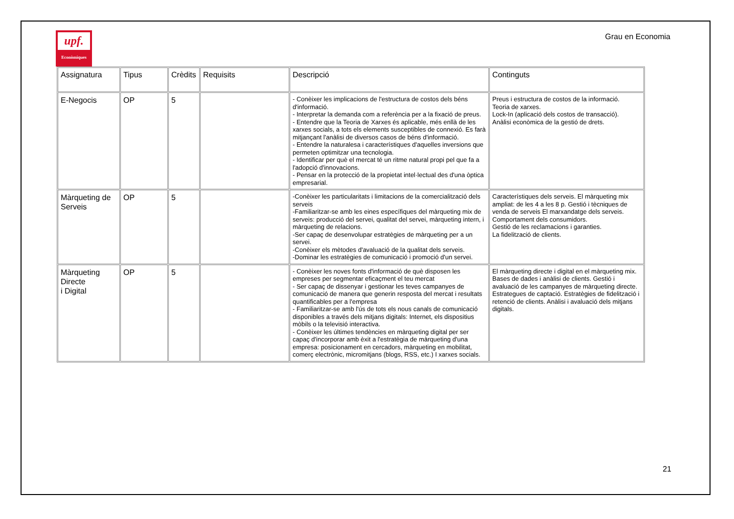upf.
Econòmiques
Grau en Economia
| Assignatura | Tipus | Crèdits | Requisits | Descripció | Continguts |
| --- | --- | --- | --- | --- | --- |
| E-Negocis | OP | 5 | | - Conèixer les implicacions de l'estructura de costos dels béns d'informació. - Interpretar la demanda com a referència per a la fixació de preus. - Entendre que la Teoria de Xarxes és aplicable, més enllà de les xarxes socials, a tots els elements susceptibles de connexió. Es farà mitjançant l'anàlisi de diversos casos de béns d'informació. - Entendre la naturalesa i característiques d'aquelles inversions que permeten optimitzar una tecnologia. - Identificar per què el mercat té un ritme natural propi pel que fa a l'adopció d'innovacions. - Pensar en la protecció de la propietat intel·lectual des d'una òptica empresarial. | Preus i estructura de costos de la informació. Teoria de xarxes. Lock-In (aplicació dels costos de transacció). Anàlisi econòmica de la gestió de drets. |
| Màrqueting de Serveis | OP | 5 | | -Conèixer les particularitats i limitacions de la comercialització dels serveis -Familiaritzar-se amb les eines específiques del màrqueting mix de serveis: producció del servei, qualitat del servei, màrqueting intern, i màrqueting de relacions. -Ser capaç de desenvolupar estratègies de màrqueting per a un servei. -Conèixer els mètodes d'avaluació de la qualitat dels serveis. -Dominar les estratègies de comunicació i promoció d'un servei. | Característiques dels serveis. El màrqueting mix ampliat: de les 4 a les 8 p. Gestió i tècniques de venda de serveis El marxandatge dels serveis. Comportament dels consumidors. Gestió de les reclamacions i garanties. La fidelització de clients. |
| Màrqueting Directe i Digital | OP | 5 | | - Conèixer les noves fonts d'informació de què disposen les empreses per segmentar eficaçment el teu mercat - Ser capaç de dissenyar i gestionar les teves campanyes de comunicació de manera que generin resposta del mercat i resultats quantificables per a l'empresa - Familiaritzar-se amb l'ús de tots els nous canals de comunicació disponibles a través dels mitjans digitals: Internet, els dispositius mòbils o la televisió interactiva. - Conèixer les últimes tendències en màrqueting digital per ser capaç d'incorporar amb èxit a l'estratègia de màrqueting d'una empresa: posicionament en cercadors, màrqueting en mobilitat, comerç electrònic, micromitjans (blogs, RSS, etc.) I xarxes socials. | El màrqueting directe i digital en el màrqueting mix. Bases de dades i anàlisi de clients. Gestió i avaluació de les campanyes de màrqueting directe. Estrategues de captació. Estratègies de fidelització i retenció de clients. Anàlisi i avaluació dels mitjans digitals. |
21